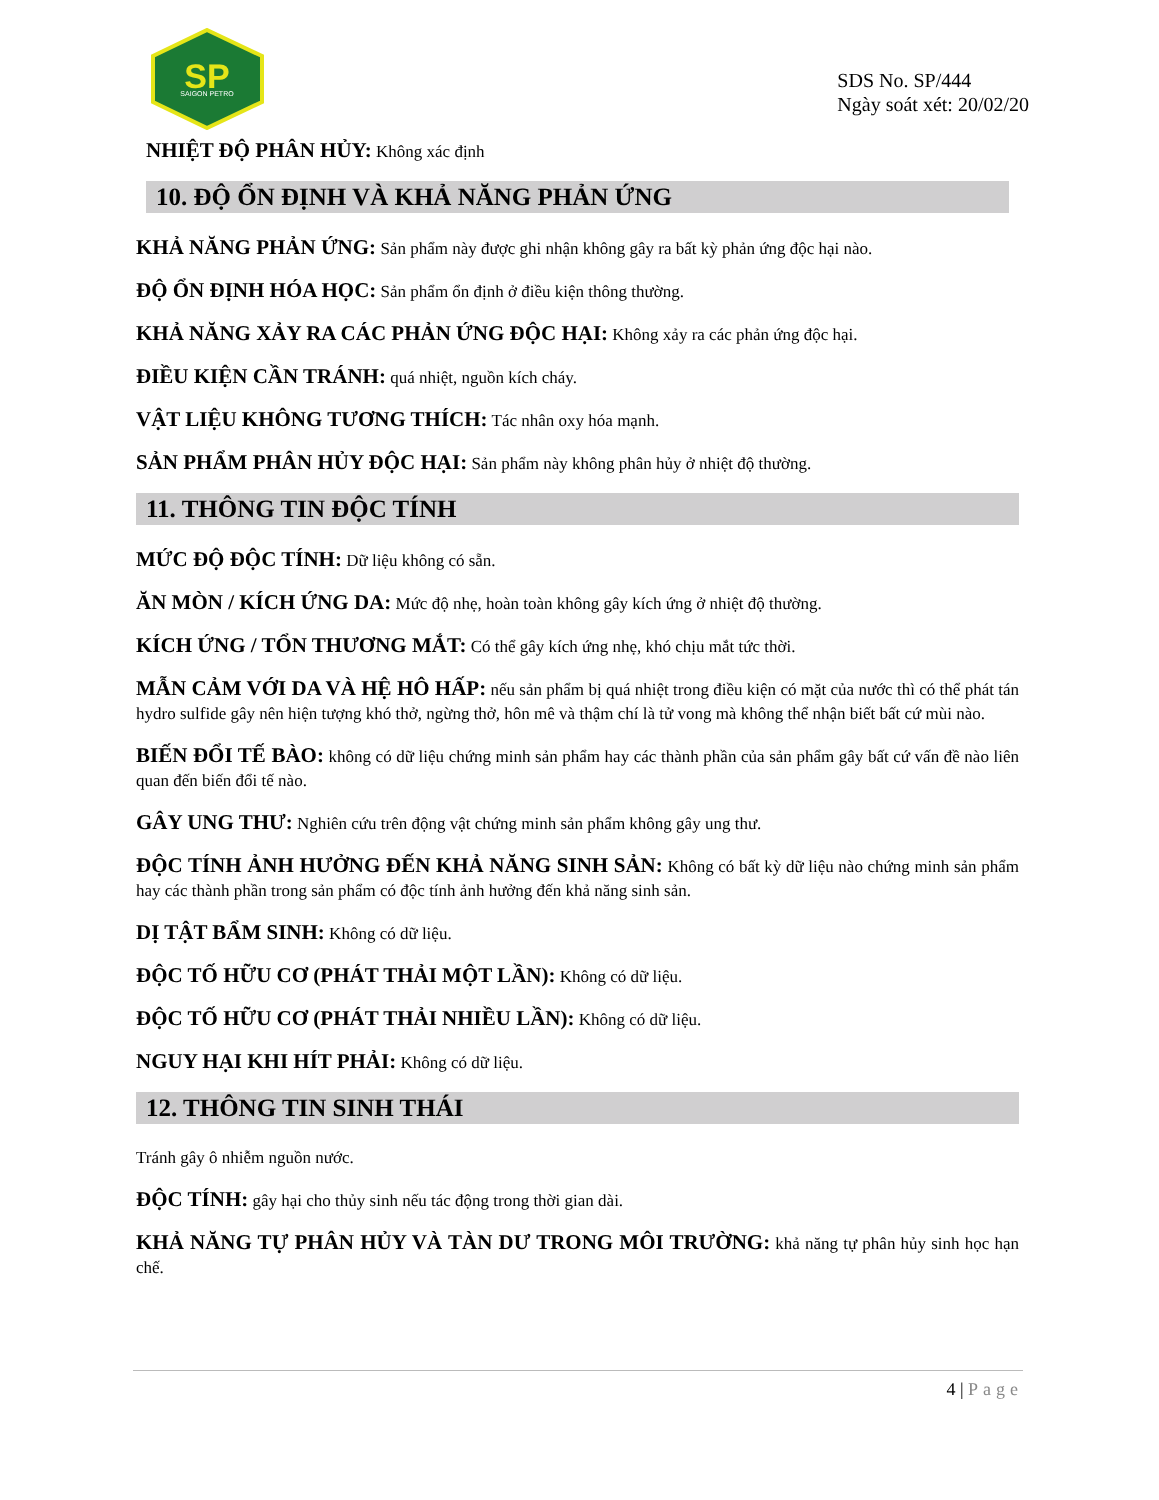SP
SAIGON PETRO
SDS No. SP/444
Ngày soát xét: 20/02/20
NHIỆT ĐỘ PHÂN HỦY: Không xác định
10. ĐỘ ỔN ĐỊNH VÀ KHẢ NĂNG PHẢN ỨNG
KHẢ NĂNG PHẢN ỨNG: Sản phẩm này được ghi nhận không gây ra bất kỳ phản ứng độc hại nào.
ĐỘ ỔN ĐỊNH HÓA HỌC: Sản phẩm ổn định ở điều kiện thông thường.
KHẢ NĂNG XẢY RA CÁC PHẢN ỨNG ĐỘC HẠI: Không xảy ra các phản ứng độc hại.
ĐIỀU KIỆN CẦN TRÁNH: quá nhiệt, nguồn kích cháy.
VẬT LIỆU KHÔNG TƯƠNG THÍCH: Tác nhân oxy hóa mạnh.
SẢN PHẨM PHÂN HỦY ĐỘC HẠI: Sản phẩm này không phân hủy ở nhiệt độ thường.
11. THÔNG TIN ĐỘC TÍNH
MỨC ĐỘ ĐỘC TÍNH: Dữ liệu không có sẵn.
ĂN MÒN / KÍCH ỨNG DA: Mức độ nhẹ, hoàn toàn không gây kích ứng ở nhiệt độ thường.
KÍCH ỨNG / TỔN THƯƠNG MẮT: Có thể gây kích ứng nhẹ, khó chịu mắt tức thời.
MẪN CẢM VỚI DA VÀ HỆ HÔ HẤP: nếu sản phẩm bị quá nhiệt trong điều kiện có mặt của nước thì có thể phát tán hydro sulfide gây nên hiện tượng khó thở, ngừng thở, hôn mê và thậm chí là tử vong mà không thể nhận biết bất cứ mùi nào.
BIẾN ĐỔI TẾ BÀO: không có dữ liệu chứng minh sản phẩm hay các thành phần của sản phẩm gây bất cứ vấn đề nào liên quan đến biến đổi tế nào.
GÂY UNG THƯ: Nghiên cứu trên động vật chứng minh sản phẩm không gây ung thư.
ĐỘC TÍNH ẢNH HƯỞNG ĐẾN KHẢ NĂNG SINH SẢN: Không có bất kỳ dữ liệu nào chứng minh sản phẩm hay các thành phần trong sản phẩm có độc tính ảnh hưởng đến khả năng sinh sản.
DỊ TẬT BẨM SINH: Không có dữ liệu.
ĐỘC TỐ HỮU CƠ (PHÁT THẢI MỘT LẦN): Không có dữ liệu.
ĐỘC TỐ HỮU CƠ (PHÁT THẢI NHIỀU LẦN): Không có dữ liệu.
NGUY HẠI KHI HÍT PHẢI: Không có dữ liệu.
12. THÔNG TIN SINH THÁI
Tránh gây ô nhiễm nguồn nước.
ĐỘC TÍNH: gây hại cho thủy sinh nếu tác động trong thời gian dài.
KHẢ NĂNG TỰ PHÂN HỦY VÀ TÀN DƯ TRONG MÔI TRƯỜNG: khả năng tự phân hủy sinh học hạn chế.
4 | Page